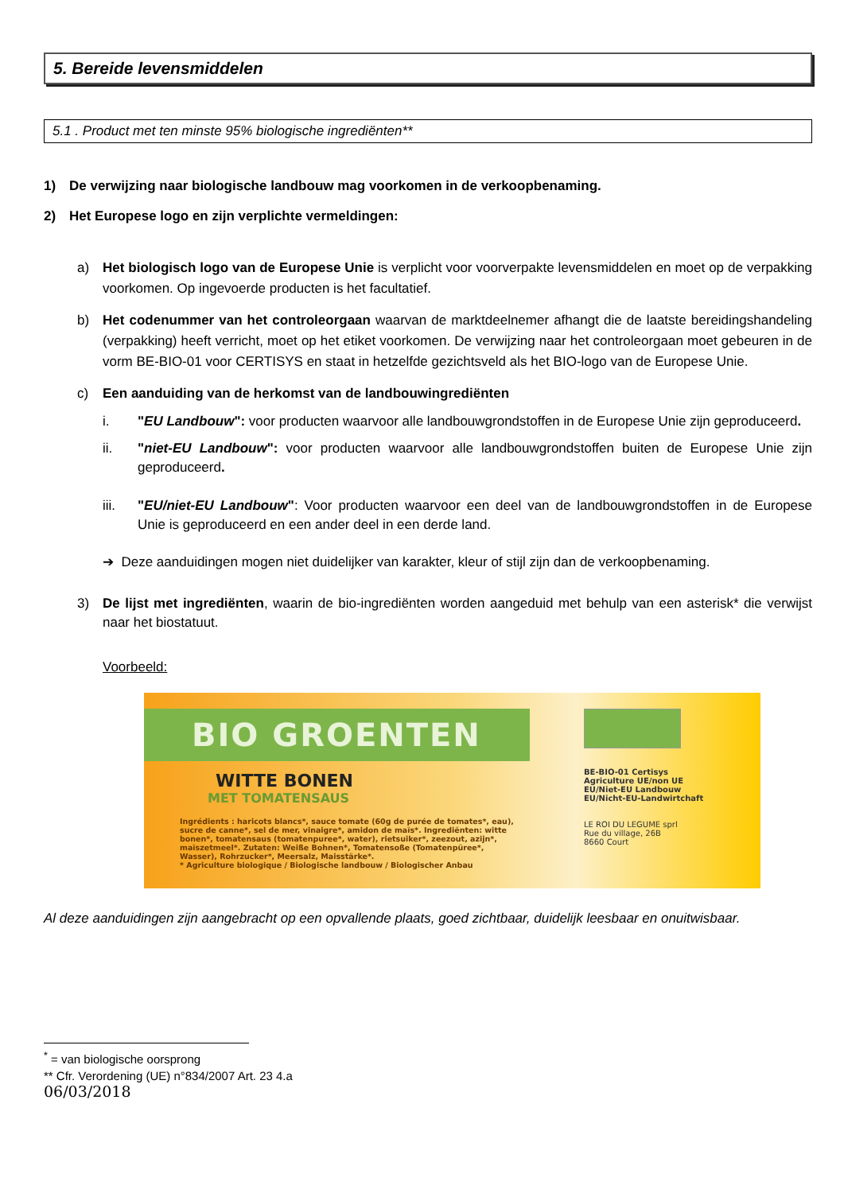5. Bereide levensmiddelen
5.1 . Product met ten minste 95% biologische ingrediënten**
1) De verwijzing naar biologische landbouw mag voorkomen in de verkoopbenaming.
2) Het Europese logo en zijn verplichte vermeldingen:
a) Het biologisch logo van de Europese Unie is verplicht voor voorverpakte levensmiddelen en moet op de verpakking voorkomen. Op ingevoerde producten is het facultatief.
b) Het codenummer van het controleorgaan waarvan de marktdeelnemer afhangt die de laatste bereidingshandeling (verpakking) heeft verricht, moet op het etiket voorkomen. De verwijzing naar het controleorgaan moet gebeuren in de vorm BE-BIO-01 voor CERTISYS en staat in hetzelfde gezichtsveld als het BIO-logo van de Europese Unie.
c) Een aanduiding van de herkomst van de landbouwingrediënten
i. "EU Landbouw": voor producten waarvoor alle landbouwgrondstoffen in de Europese Unie zijn geproduceerd.
ii. "niet-EU Landbouw": voor producten waarvoor alle landbouwgrondstoffen buiten de Europese Unie zijn geproduceerd.
iii. "EU/niet-EU Landbouw": Voor producten waarvoor een deel van de landbouwgrondstoffen in de Europese Unie is geproduceerd en een ander deel in een derde land.
➔ Deze aanduidingen mogen niet duidelijker van karakter, kleur of stijl zijn dan de verkoopbenaming.
3) De lijst met ingrediënten, waarin de bio-ingrediënten worden aangeduid met behulp van een asterisk* die verwijst naar het biostatuut.
Voorbeeld:
BIO GROENTEN
WITTE BONEN
MET TOMATENSAUS
Ingrédients : haricots blancs*, sauce tomate (60g de purée de tomates*, eau), sucre de canne*, sel de mer, vinaigre*, amidon de maïs*. Ingrediënten: witte bonen*, tomatensaus (tomatenpuree*, water), rietsuiker*, zeezout, azijn*, maïszetmeel*. Zutaten: Weiße Bohnen*, Tomatensoße (Tomatenpüree*, Wasser), Rohrzucker*, Meersalz, Maisstärke*.
* Agriculture biologique / Biologische landbouw / Biologischer Anbau
BE-BIO-01 Certisys
Agriculture UE/non UE
EU/Niet-EU Landbouw
EU/Nicht-EU-Landwirtchaft
LE ROI DU LEGUME sprl
Rue du village, 26B
8660 Court
Al deze aanduidingen zijn aangebracht op een opvallende plaats, goed zichtbaar, duidelijk leesbaar en onuitwisbaar.
<sup>*</sup> = van biologische oorsprong
** Cfr. Verordening (UE) n°834/2007 Art. 23 4.a
06/03/2018